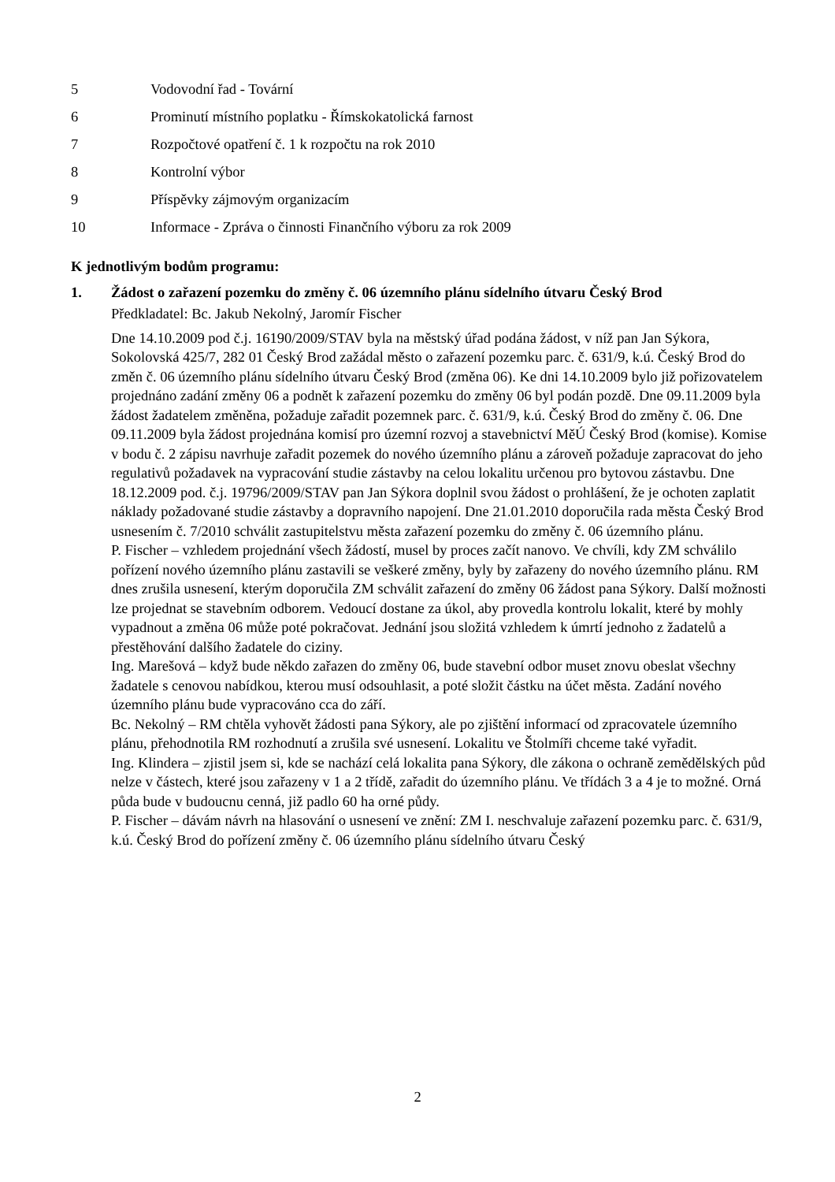5 Vodovodní řad - Tovární
6 Prominutí místního poplatku - Římskokatolická farnost
7 Rozpočtové opatření č. 1 k rozpočtu na rok 2010
8 Kontrolní výbor
9 Příspěvky zájmovým organizacím
10 Informace - Zpráva o činnosti Finančního výboru za rok 2009
K jednotlivým bodům programu:
1. Žádost o zařazení pozemku do změny č. 06 územního plánu sídelního útvaru Český Brod
Předkladatel: Bc. Jakub Nekolný, Jaromír Fischer
Dne 14.10.2009 pod č.j. 16190/2009/STAV byla na městský úřad podána žádost, v níž pan Jan Sýkora, Sokolovská 425/7, 282 01 Český Brod zažádal město o zařazení pozemku parc. č. 631/9, k.ú. Český Brod do změn č. 06 územního plánu sídelního útvaru Český Brod (změna 06). Ke dni 14.10.2009 bylo již pořizovatelem projednáno zadání změny 06 a podnět k zařazení pozemku do změny 06 byl podán pozdě. Dne 09.11.2009 byla žádost žadatelem změněna, požaduje zařadit pozemnek parc. č. 631/9, k.ú. Český Brod do změny č. 06. Dne 09.11.2009 byla žádost projednána komisí pro územní rozvoj a stavebnictví MěÚ Český Brod (komise). Komise v bodu č. 2 zápisu navrhuje zařadit pozemek do nového územního plánu a zároveň požaduje zapracovat do jeho regulativů požadavek na vypracování studie zástavby na celou lokalitu určenou pro bytovou zástavbu. Dne 18.12.2009 pod. č.j. 19796/2009/STAV pan Jan Sýkora doplnil svou žádost o prohlášení, že je ochoten zaplatit náklady požadované studie zástavby a dopravního napojení. Dne 21.01.2010 doporučila rada města Český Brod usnesením č. 7/2010 schválit zastupitelstvu města zařazení pozemku do změny č. 06 územního plánu.
P. Fischer – vzhledem projednání všech žádostí, musel by proces začít nanovo. Ve chvíli, kdy ZM schválilo pořízení nového územního plánu zastavili se veškeré změny, byly by zařazeny do nového územního plánu. RM dnes zrušila usnesení, kterým doporučila ZM schválit zařazení do změny 06 žádost pana Sýkory. Další možnosti lze projednat se stavebním odborem. Vedoucí dostane za úkol, aby provedla kontrolu lokalit, které by mohly vypadnout a změna 06 může poté pokračovat. Jednání jsou složitá vzhledem k úmrtí jednoho z žadatelů a přestěhování dalšího žadatele do ciziny.
Ing. Marešová – když bude někdo zařazen do změny 06, bude stavební odbor muset znovu obeslat všechny žadatele s cenovou nabídkou, kterou musí odsouhlasit, a poté složit částku na účet města. Zadání nového územního plánu bude vypracováno cca do září.
Bc. Nekolný – RM chtěla vyhovět žádosti pana Sýkory, ale po zjištění informací od zpracovatele územního plánu, přehodnotila RM rozhodnutí a zrušila své usnesení. Lokalitu ve Štolmíři chceme také vyřadit.
Ing. Klindera – zjistil jsem si, kde se nachází celá lokalita pana Sýkory, dle zákona o ochraně zemědělských půd nelze v částech, které jsou zařazeny v 1 a 2 třídě, zařadit do územního plánu. Ve třídách 3 a 4 je to možné. Orná půda bude v budoucnu cenná, již padlo 60 ha orné půdy.
P. Fischer – dávám návrh na hlasování o usnesení ve znění: ZM I. neschvaluje zařazení pozemku parc. č. 631/9, k.ú. Český Brod do pořízení změny č. 06 územního plánu sídelního útvaru Český
2